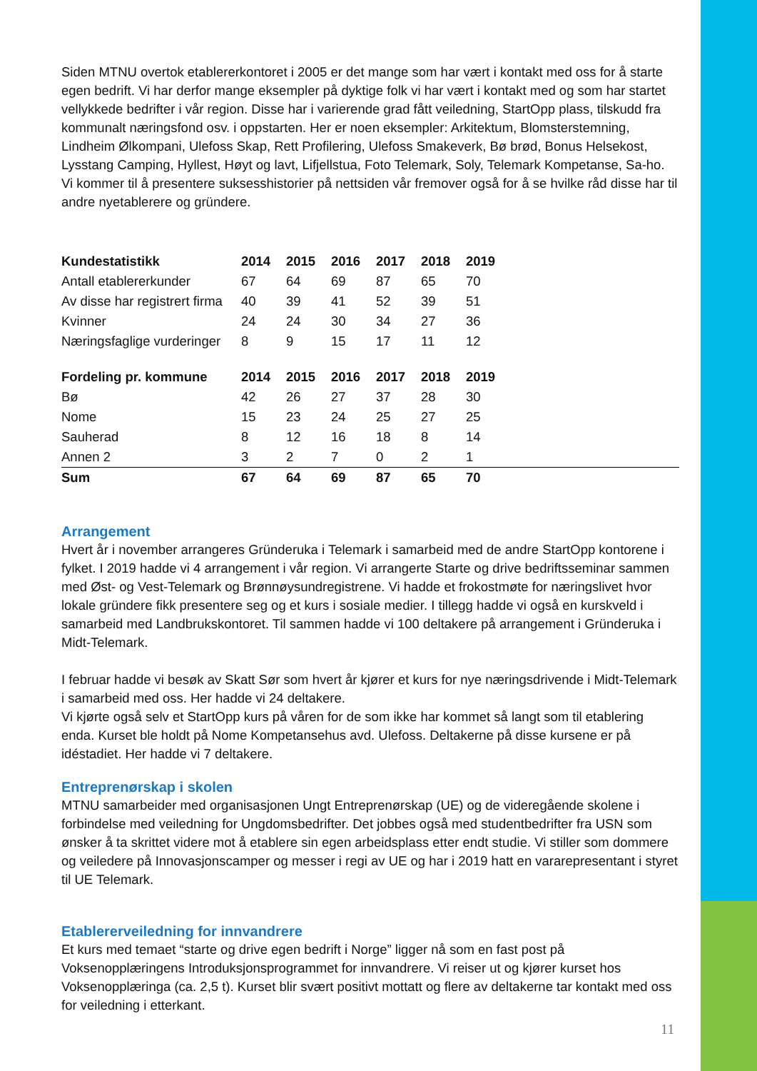Siden MTNU overtok etablererkontoret i 2005 er det mange som har vært i kontakt med oss for å starte egen bedrift. Vi har derfor mange eksempler på dyktige folk vi har vært i kontakt med og som har startet vellykkede bedrifter i vår region. Disse har i varierende grad fått veiledning, StartOpp plass, tilskudd fra kommunalt næringsfond osv. i oppstarten. Her er noen eksempler: Arkitektum, Blomsterstemning, Lindheim Ølkompani, Ulefoss Skap, Rett Profilering, Ulefoss Smakeverk, Bø brød, Bonus Helsekost, Lysstang Camping, Hyllest, Høyt og lavt, Lifjellstua, Foto Telemark, Soly, Telemark Kompetanse, Sa-ho. Vi kommer til å presentere suksesshistorier på nettsiden vår fremover også for å se hvilke råd disse har til andre nyetablerere og gründere.
| Kundestatistikk | 2014 | 2015 | 2016 | 2017 | 2018 | 2019 | |
| --- | --- | --- | --- | --- | --- | --- | --- |
| Antall etablererkunder | 67 | 64 | 69 | 87 | 65 | 70 | |
| Av disse har registrert firma | 40 | 39 | 41 | 52 | 39 | 51 | |
| Kvinner | 24 | 24 | 30 | 34 | 27 | 36 | |
| Næringsfaglige vurderinger | 8 | 9 | 15 | 17 | 11 | 12 | |
| Fordeling pr. kommune | 2014 | 2015 | 2016 | 2017 | 2018 | 2019 | |
| --- | --- | --- | --- | --- | --- | --- | --- |
| Bø | 42 | 26 | 27 | 37 | 28 | 30 | |
| Nome | 15 | 23 | 24 | 25 | 27 | 25 | |
| Sauherad | 8 | 12 | 16 | 18 | 8 | 14 | |
| Annen 2 | 3 | 2 | 7 | 0 | 2 | 1 | |
| Sum | 67 | 64 | 69 | 87 | 65 | 70 | |
Arrangement
Hvert år i november arrangeres Gründeruka i Telemark i samarbeid med de andre StartOpp kontorene i fylket. I 2019 hadde vi 4 arrangement i vår region. Vi arrangerte Starte og drive bedriftsseminar sammen med Øst- og Vest-Telemark og Brønnøysundregistrene. Vi hadde et frokostmøte for næringslivet hvor lokale gründere fikk presentere seg og et kurs i sosiale medier. I tillegg hadde vi også en kurskveld i samarbeid med Landbrukskontoret. Til sammen hadde vi 100 deltakere på arrangement i Gründeruka i Midt-Telemark.
I februar hadde vi besøk av Skatt Sør som hvert år kjører et kurs for nye næringsdrivende i Midt-Telemark i samarbeid med oss. Her hadde vi 24 deltakere.
Vi kjørte også selv et StartOpp kurs på våren for de som ikke har kommet så langt som til etablering enda. Kurset ble holdt på Nome Kompetansehus avd. Ulefoss. Deltakerne på disse kursene er på idéstadiet. Her hadde vi 7 deltakere.
Entreprenørskap i skolen
MTNU samarbeider med organisasjonen Ungt Entreprenørskap (UE) og de videregående skolene i forbindelse med veiledning for Ungdomsbedrifter. Det jobbes også med studentbedrifter fra USN som ønsker å ta skrittet videre mot å etablere sin egen arbeidsplass etter endt studie. Vi stiller som dommere og veiledere på Innovasjonscamper og messer i regi av UE og har i 2019 hatt en vararepresentant i styret til UE Telemark.
Etablererveiledning for innvandrere
Et kurs med temaet “starte og drive egen bedrift i Norge” ligger nå som en fast post på Voksenopplæringens Introduksjonsprogrammet for innvandrere. Vi reiser ut og kjører kurset hos Voksenopplæringa (ca. 2,5 t). Kurset blir svært positivt mottatt og flere av deltakerne tar kontakt med oss for veiledning i etterkant.
11